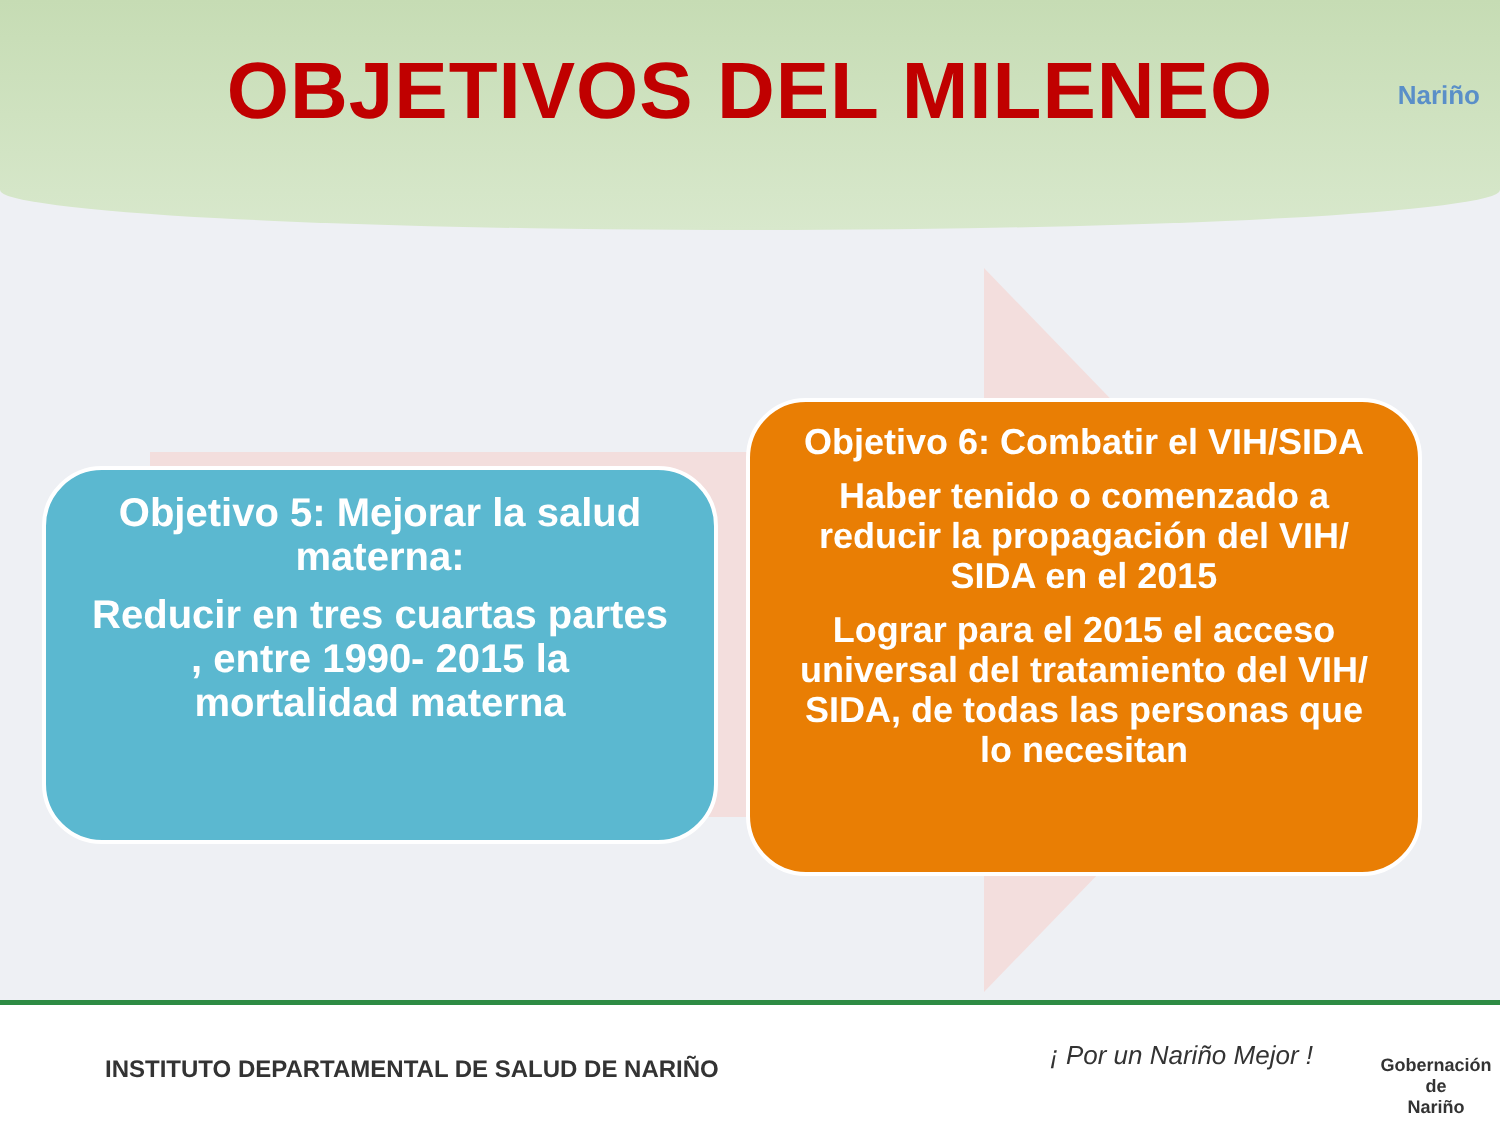OBJETIVOS DEL MILENEO
Nariño
Objetivo 5: Mejorar la salud materna:
Reducir en tres cuartas partes , entre 1990- 2015 la mortalidad materna
Objetivo 6: Combatir el VIH/SIDA
Haber tenido o comenzado a reducir la propagación del VIH/ SIDA en el 2015
Lograr para el 2015 el acceso universal del tratamiento del VIH/ SIDA, de todas las personas que lo necesitan
INSTITUTO DEPARTAMENTAL DE SALUD DE NARIÑO
¡ Por un Nariño Mejor !
Gobernación de
Nariño